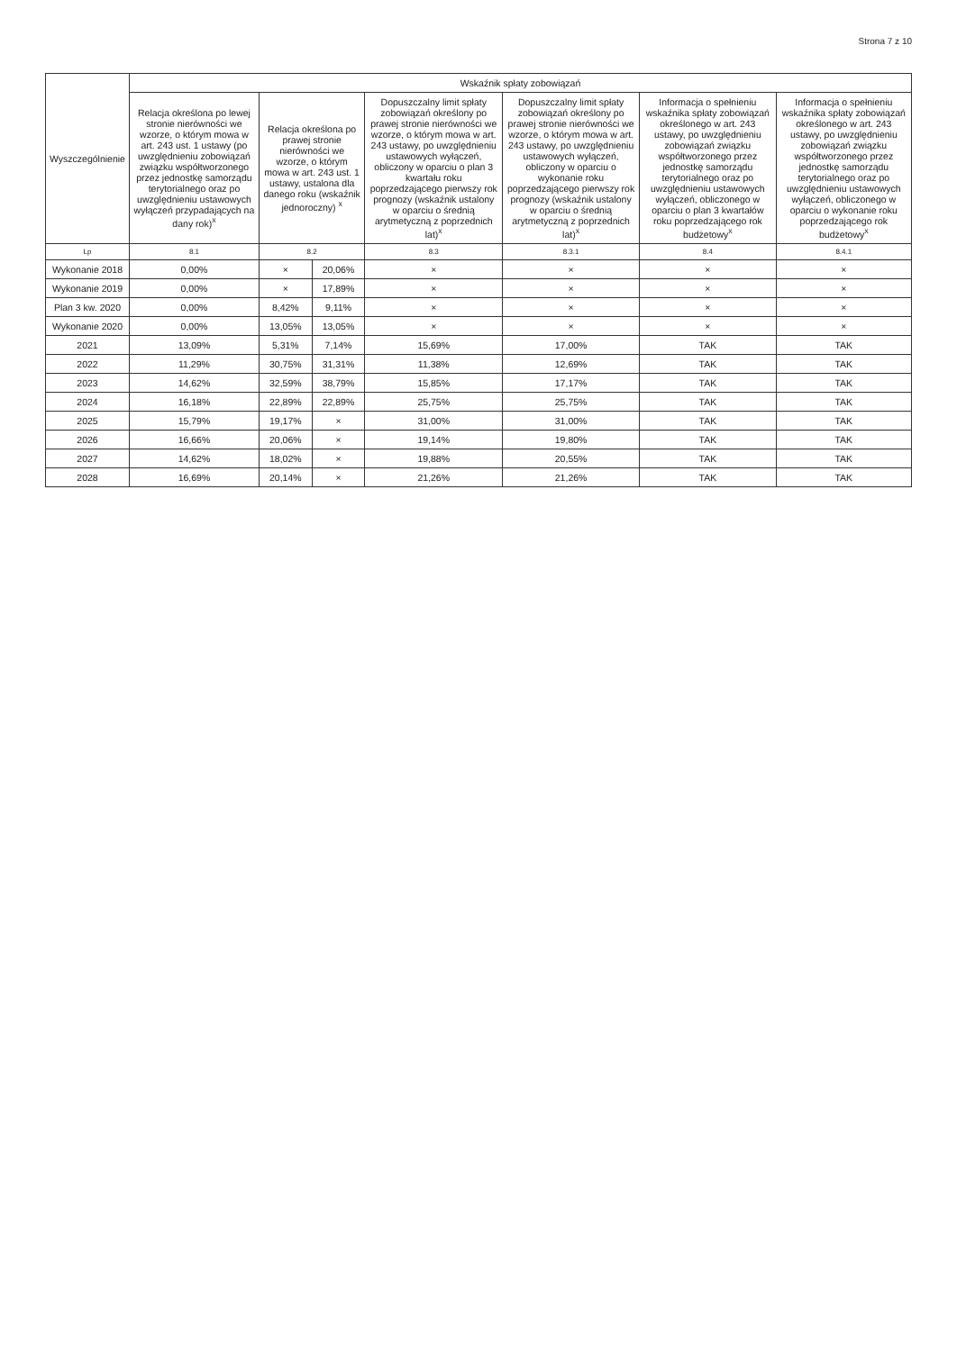Strona 7 z 10
| Wyszczególnienie | Wskaźnik spłaty zobowiązań | | | | | | |
| --- | --- | --- | --- | --- | --- | --- | --- |
| | Relacja określona po lewej stronie nierówności we wzorze, o którym mowa w art. 243 ust. 1 ustawy (po uwzględnieniu zobowiązań związku współtworzonego przez jednostkę samorządu terytorialnego oraz po uwzględnieniu ustawowych wyłączeń przypadających na dany rok)<sup>x</sup> | Relacja określona po prawej stronie nierówności we wzorze, o którym mowa w art. 243 ust. 1 ustawy, ustalona dla danego roku (wskaźnik jednoroczny) <sup>x</sup> | | Dopuszczalny limit spłaty zobowiązań określony po prawej stronie nierówności we wzorze, o którym mowa w art. 243 ustawy, po uwzględnieniu ustawowych wyłączeń, obliczony w oparciu o plan 3 kwartału roku poprzedzającego pierwszy rok prognozy (wskaźnik ustalony w oparciu o średnią arytmetyczną z poprzednich lat)<sup>x</sup> | Dopuszczalny limit spłaty zobowiązań określony po prawej stronie nierówności we wzorze, o którym mowa w art. 243 ustawy, po uwzględnieniu ustawowych wyłączeń, obliczony w oparciu o wykonanie roku poprzedzającego pierwszy rok prognozy (wskaźnik ustalony w oparciu o średnią arytmetyczną z poprzednich lat)<sup>x</sup> | Informacja o spełnieniu wskaźnika spłaty zobowiązań określonego w art. 243 ustawy, po uwzględnieniu zobowiązań związku współtworzonego przez jednostkę samorządu terytorialnego oraz po uwzględnieniu ustawowych wyłączeń, obliczonego w oparciu o plan 3 kwartałów roku poprzedzającego rok budżetowy<sup>x</sup> | Informacja o spełnieniu wskaźnika spłaty zobowiązań określonego w art. 243 ustawy, po uwzględnieniu zobowiązań związku współtworzonego przez jednostkę samorządu terytorialnego oraz po uwzględnieniu ustawowych wyłączeń, obliczonego w oparciu o wykonanie roku poprzedzającego rok budżetowy<sup>x</sup> |
| Lp | 8.1 | 8.2 | | 8.3 | 8.3.1 | 8.4 | 8.4.1 |
| Wykonanie 2018 | 0,00% | × | 20,06% | × | × | × | × |
| Wykonanie 2019 | 0,00% | × | 17,89% | × | × | × | × |
| Plan 3 kw. 2020 | 0,00% | 8,42% | 9,11% | × | × | × | × |
| Wykonanie 2020 | 0,00% | 13,05% | 13,05% | × | × | × | × |
| 2021 | 13,09% | 5,31% | 7,14% | 15,69% | 17,00% | TAK | TAK |
| 2022 | 11,29% | 30,75% | 31,31% | 11,38% | 12,69% | TAK | TAK |
| 2023 | 14,62% | 32,59% | 38,79% | 15,85% | 17,17% | TAK | TAK |
| 2024 | 16,18% | 22,89% | 22,89% | 25,75% | 25,75% | TAK | TAK |
| 2025 | 15,79% | 19,17% | × | 31,00% | 31,00% | TAK | TAK |
| 2026 | 16,66% | 20,06% | × | 19,14% | 19,80% | TAK | TAK |
| 2027 | 14,62% | 18,02% | × | 19,88% | 20,55% | TAK | TAK |
| 2028 | 16,69% | 20,14% | × | 21,26% | 21,26% | TAK | TAK |